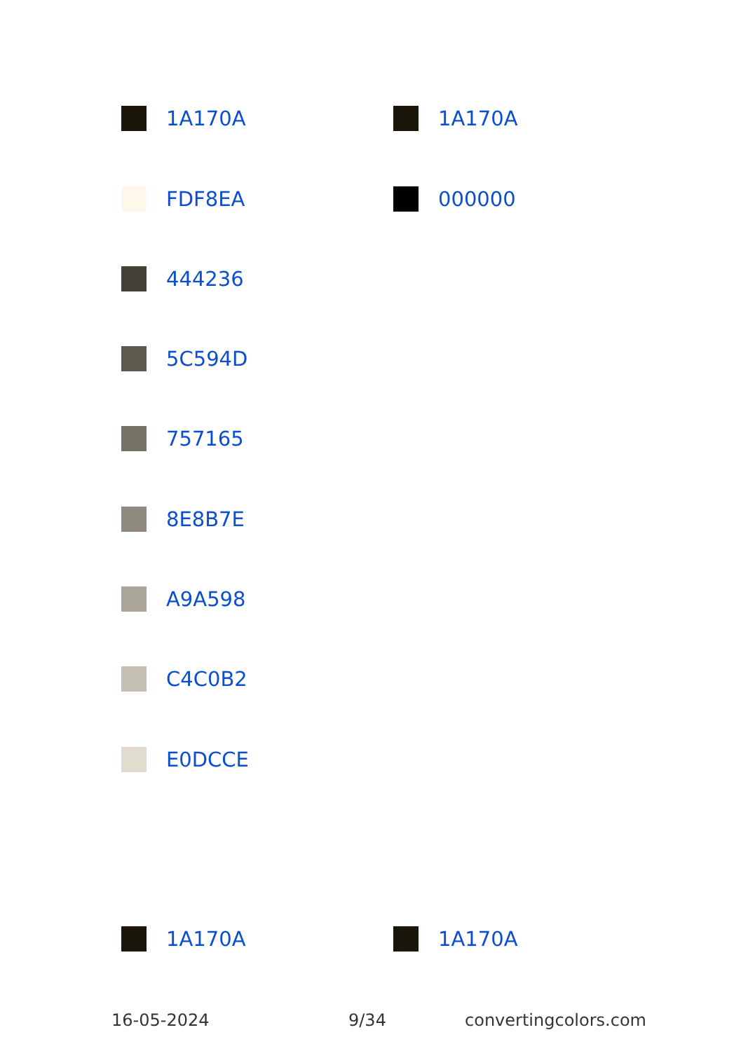1A170A 1A170A
FDF8EA 000000
444236
5C594D
757165
8E8B7E
A9A598
C4C0B2
E0DCCE
1A170A 1A170A
16-05-2024 9/34 convertingcolors.com